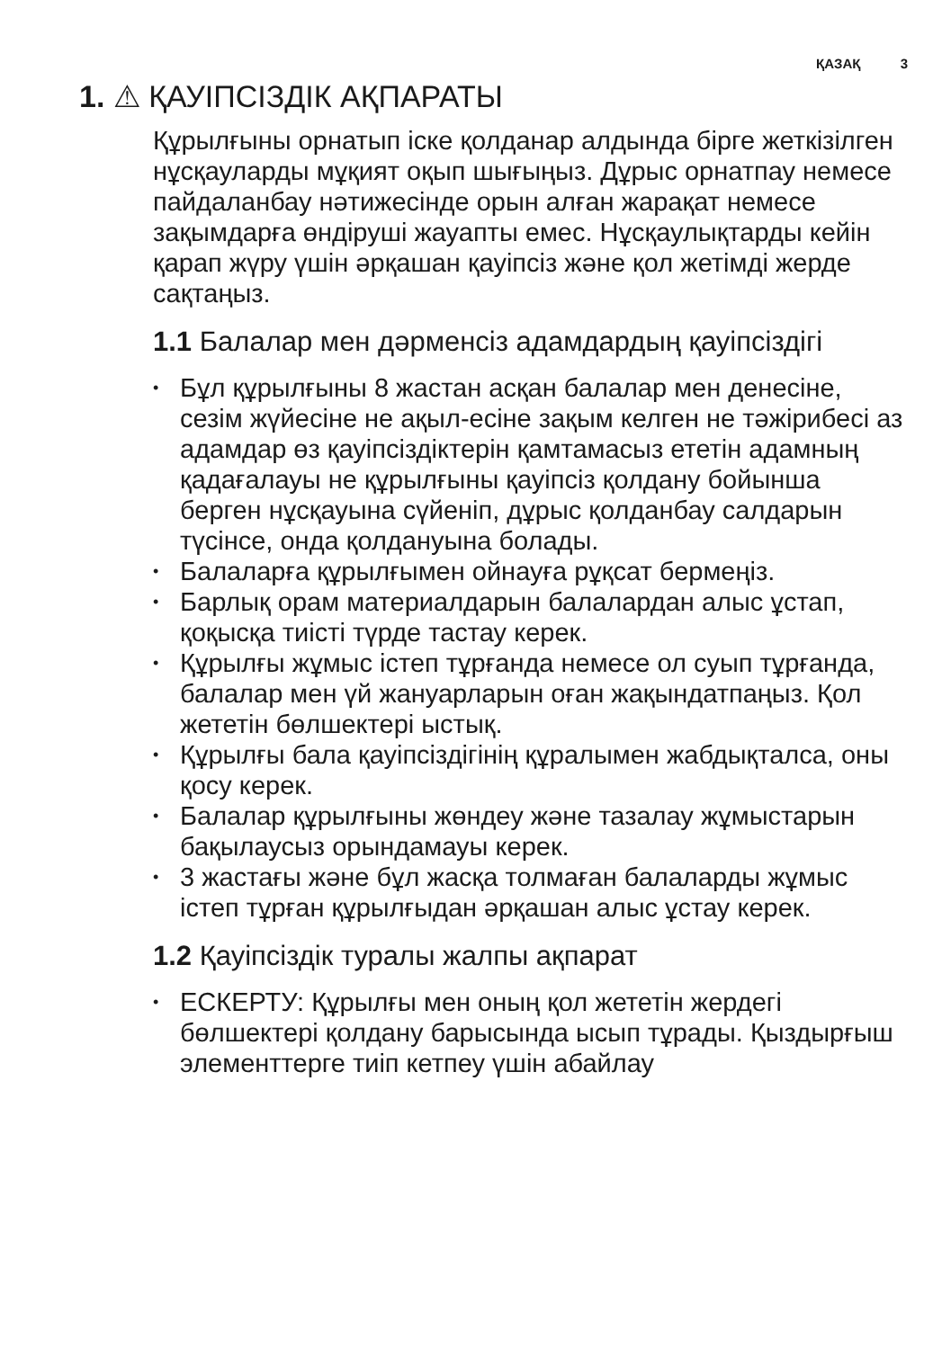ҚАЗАҚ 3
1. ⚠ ҚАУІПСІЗДІК АҚПАРАТЫ
Құрылғыны орнатып іске қолданар алдында бірге жеткізілген нұсқауларды мұқият оқып шығыңыз. Дұрыс орнатпау немесе пайдаланбау нәтижесінде орын алған жарақат немесе зақымдарға өндіруші жауапты емес. Нұсқаулықтарды кейін қарап жүру үшін әрқашан қауіпсіз және қол жетімді жерде сақтаңыз.
1.1 Балалар мен дәрменсіз адамдардың қауіпсіздігі
• Бұл құрылғыны 8 жастан асқан балалар мен денесіне, сезім жүйесіне не ақыл-есіне зақым келген не тәжірибесі аз адамдар өз қауіпсіздіктерін қамтамасыз ететін адамның қадағалауы не құрылғыны қауіпсіз қолдану бойынша берген нұсқауына сүйеніп, дұрыс қолданбау салдарын түсінсе, онда қолдануына болады.
• Балаларға құрылғымен ойнауға рұқсат бермеңіз.
• Барлық орам материалдарын балалардан алыс ұстап, қоқысқа тиісті түрде тастау керек.
• Құрылғы жұмыс істеп тұрғанда немесе ол суып тұрғанда, балалар мен үй жануарларын оған жақындатпаңыз. Қол жететін бөлшектері ыстық.
• Құрылғы бала қауіпсіздігінің құралымен жабдықталса, оны қосу керек.
• Балалар құрылғыны жөндеу және тазалау жұмыстарын бақылаусыз орындамауы керек.
• 3 жастағы және бұл жасқа толмаған балаларды жұмыс істеп тұрған құрылғыдан әрқашан алыс ұстау керек.
1.2 Қауіпсіздік туралы жалпы ақпарат
• ЕСКЕРТУ: Құрылғы мен оның қол жететін жердегі бөлшектері қолдану барысында ысып тұрады. Қыздырғыш элементтерге тиіп кетпеу үшін абайлау